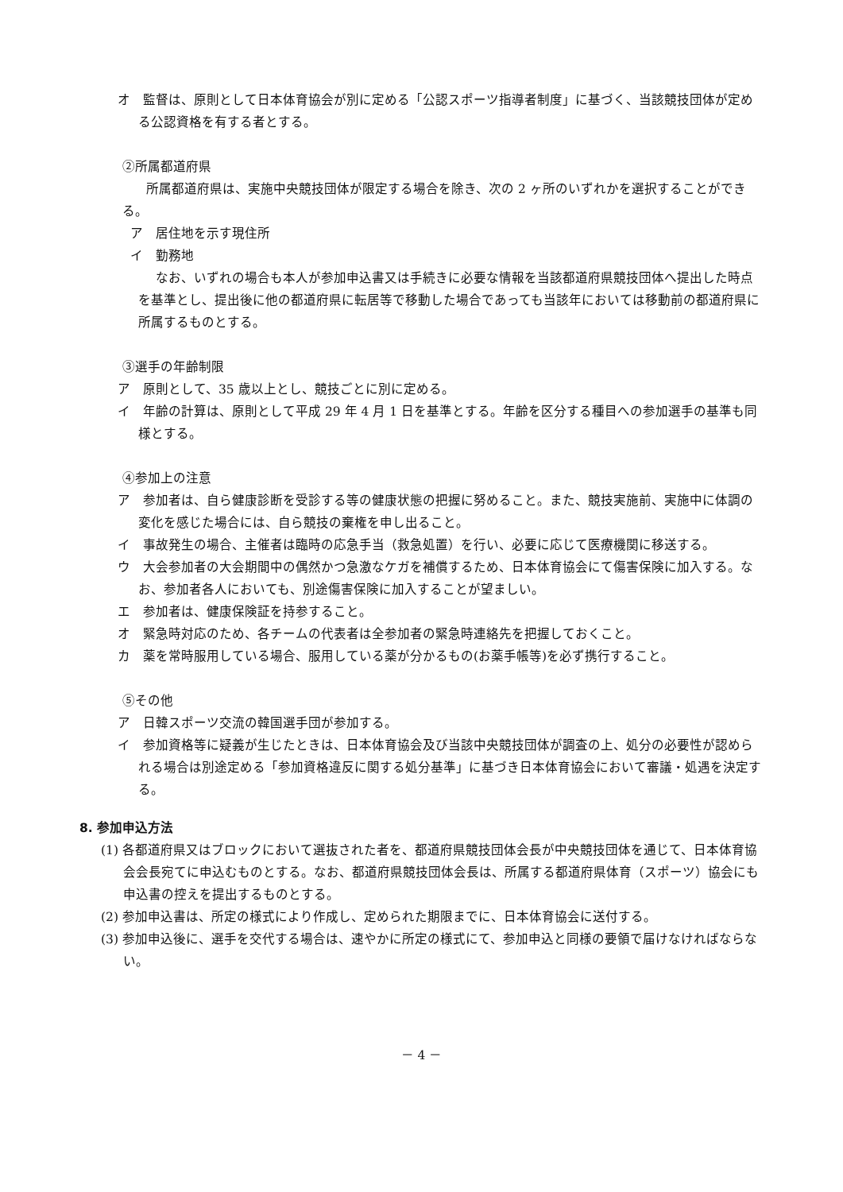オ　監督は、原則として日本体育協会が別に定める「公認スポーツ指導者制度」に基づく、当該競技団体が定める公認資格を有する者とする。
②所属都道府県
所属都道府県は、実施中央競技団体が限定する場合を除き、次の 2 ヶ所のいずれかを選択することができる。
ア　居住地を示す現住所
イ　勤務地
なお、いずれの場合も本人が参加申込書又は手続きに必要な情報を当該都道府県競技団体へ提出した時点を基準とし、提出後に他の都道府県に転居等で移動した場合であっても当該年においては移動前の都道府県に所属するものとする。
③選手の年齢制限
ア　原則として、35 歳以上とし、競技ごとに別に定める。
イ　年齢の計算は、原則として平成 29 年 4 月 1 日を基準とする。年齢を区分する種目への参加選手の基準も同様とする。
④参加上の注意
ア　参加者は、自ら健康診断を受診する等の健康状態の把握に努めること。また、競技実施前、実施中に体調の変化を感じた場合には、自ら競技の棄権を申し出ること。
イ　事故発生の場合、主催者は臨時の応急手当（救急処置）を行い、必要に応じて医療機関に移送する。
ウ　大会参加者の大会期間中の偶然かつ急激なケガを補償するため、日本体育協会にて傷害保険に加入する。なお、参加者各人においても、別途傷害保険に加入することが望ましい。
エ　参加者は、健康保険証を持参すること。
オ　緊急時対応のため、各チームの代表者は全参加者の緊急時連絡先を把握しておくこと。
カ　薬を常時服用している場合、服用している薬が分かるもの(お薬手帳等)を必ず携行すること。
⑤その他
ア　日韓スポーツ交流の韓国選手団が参加する。
イ　参加資格等に疑義が生じたときは、日本体育協会及び当該中央競技団体が調査の上、処分の必要性が認められる場合は別途定める「参加資格違反に関する処分基準」に基づき日本体育協会において審議・処遇を決定する。
8. 参加申込方法
(1) 各都道府県又はブロックにおいて選抜された者を、都道府県競技団体会長が中央競技団体を通じて、日本体育協会会長宛てに申込むものとする。なお、都道府県競技団体会長は、所属する都道府県体育（スポーツ）協会にも申込書の控えを提出するものとする。
(2) 参加申込書は、所定の様式により作成し、定められた期限までに、日本体育協会に送付する。
(3) 参加申込後に、選手を交代する場合は、速やかに所定の様式にて、参加申込と同様の要領で届けなければならない。
－ 4 －